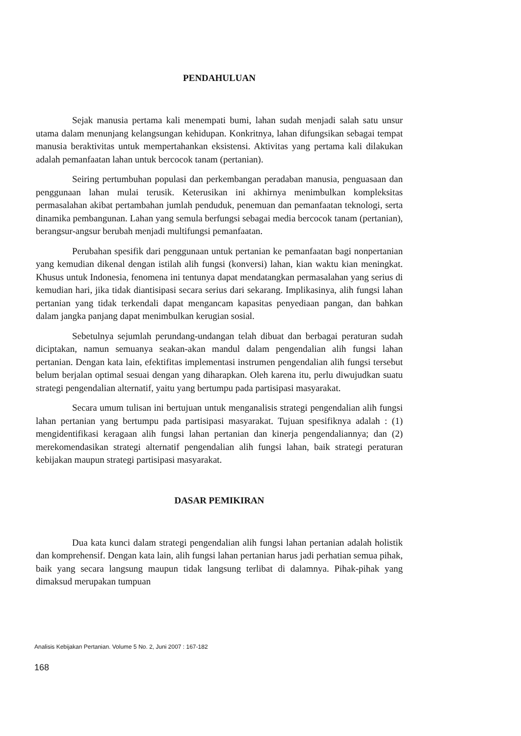PENDAHULUAN
Sejak manusia pertama kali menempati bumi, lahan sudah menjadi salah satu unsur utama dalam menunjang kelangsungan kehidupan. Konkritnya, lahan difungsikan sebagai tempat manusia beraktivitas untuk mempertahankan eksistensi. Aktivitas yang pertama kali dilakukan adalah pemanfaatan lahan untuk bercocok tanam (pertanian).
Seiring pertumbuhan populasi dan perkembangan peradaban manusia, penguasaan dan penggunaan lahan mulai terusik. Keterusikan ini akhirnya menimbulkan kompleksitas permasalahan akibat pertambahan jumlah penduduk, penemuan dan pemanfaatan teknologi, serta dinamika pembangunan. Lahan yang semula berfungsi sebagai media bercocok tanam (pertanian), berangsur-angsur berubah menjadi multifungsi pemanfaatan.
Perubahan spesifik dari penggunaan untuk pertanian ke pemanfaatan bagi nonpertanian yang kemudian dikenal dengan istilah alih fungsi (konversi) lahan, kian waktu kian meningkat. Khusus untuk Indonesia, fenomena ini tentunya dapat mendatangkan permasalahan yang serius di kemudian hari, jika tidak diantisipasi secara serius dari sekarang. Implikasinya, alih fungsi lahan pertanian yang tidak terkendali dapat mengancam kapasitas penyediaan pangan, dan bahkan dalam jangka panjang dapat menimbulkan kerugian sosial.
Sebetulnya sejumlah perundang-undangan telah dibuat dan berbagai peraturan sudah diciptakan, namun semuanya seakan-akan mandul dalam pengendalian alih fungsi lahan pertanian. Dengan kata lain, efektifitas implementasi instrumen pengendalian alih fungsi tersebut belum berjalan optimal sesuai dengan yang diharapkan. Oleh karena itu, perlu diwujudkan suatu strategi pengendalian alternatif, yaitu yang bertumpu pada partisipasi masyarakat.
Secara umum tulisan ini bertujuan untuk menganalisis strategi pengendalian alih fungsi lahan pertanian yang bertumpu pada partisipasi masyarakat. Tujuan spesifiknya adalah : (1) mengidentifikasi keragaan alih fungsi lahan pertanian dan kinerja pengendaliannya; dan (2) merekomendasikan strategi alternatif pengendalian alih fungsi lahan, baik strategi peraturan kebijakan maupun strategi partisipasi masyarakat.
DASAR PEMIKIRAN
Dua kata kunci dalam strategi pengendalian alih fungsi lahan pertanian adalah holistik dan komprehensif. Dengan kata lain, alih fungsi lahan pertanian harus jadi perhatian semua pihak, baik yang secara langsung maupun tidak langsung terlibat di dalamnya. Pihak-pihak yang dimaksud merupakan tumpuan
Analisis Kebijakan Pertanian. Volume 5 No. 2, Juni 2007 : 167-182
168